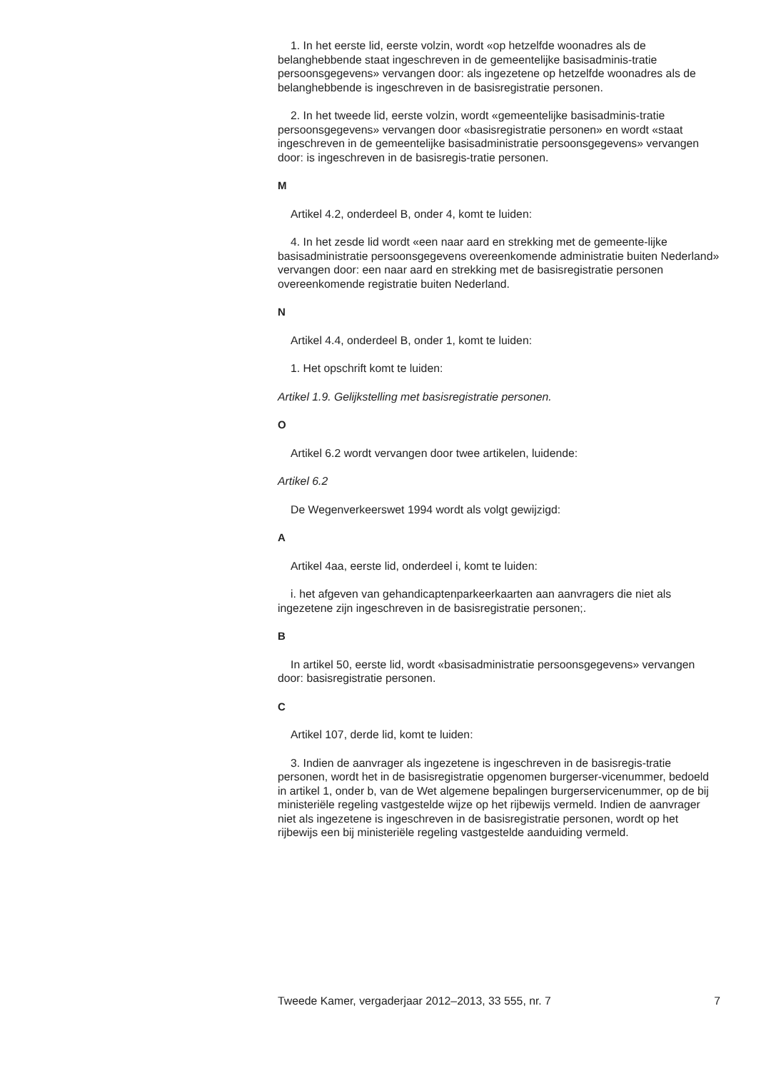1. In het eerste lid, eerste volzin, wordt «op hetzelfde woonadres als de belanghebbende staat ingeschreven in de gemeentelijke basisadminis-tratie persoonsgegevens» vervangen door: als ingezetene op hetzelfde woonadres als de belanghebbende is ingeschreven in de basisregistratie personen.
2. In het tweede lid, eerste volzin, wordt «gemeentelijke basisadminis-tratie persoonsgegevens» vervangen door «basisregistratie personen» en wordt «staat ingeschreven in de gemeentelijke basisadministratie persoonsgegevens» vervangen door: is ingeschreven in de basisregis-tratie personen.
M
Artikel 4.2, onderdeel B, onder 4, komt te luiden:
4. In het zesde lid wordt «een naar aard en strekking met de gemeente-lijke basisadministratie persoonsgegevens overeenkomende administratie buiten Nederland» vervangen door: een naar aard en strekking met de basisregistratie personen overeenkomende registratie buiten Nederland.
N
Artikel 4.4, onderdeel B, onder 1, komt te luiden:
1. Het opschrift komt te luiden:
Artikel 1.9. Gelijkstelling met basisregistratie personen.
O
Artikel 6.2 wordt vervangen door twee artikelen, luidende:
Artikel 6.2
De Wegenverkeerswet 1994 wordt als volgt gewijzigd:
A
Artikel 4aa, eerste lid, onderdeel i, komt te luiden:
i. het afgeven van gehandicaptenparkeerkaarten aan aanvragers die niet als ingezetene zijn ingeschreven in de basisregistratie personen;.
B
In artikel 50, eerste lid, wordt «basisadministratie persoonsgegevens» vervangen door: basisregistratie personen.
C
Artikel 107, derde lid, komt te luiden:
3. Indien de aanvrager als ingezetene is ingeschreven in de basisregis-tratie personen, wordt het in de basisregistratie opgenomen burgerser-vicenummer, bedoeld in artikel 1, onder b, van de Wet algemene bepalingen burgerservicenummer, op de bij ministeriële regeling vastgestelde wijze op het rijbewijs vermeld. Indien de aanvrager niet als ingezetene is ingeschreven in de basisregistratie personen, wordt op het rijbewijs een bij ministeriële regeling vastgestelde aanduiding vermeld.
Tweede Kamer, vergaderjaar 2012–2013, 33 555, nr. 7 7